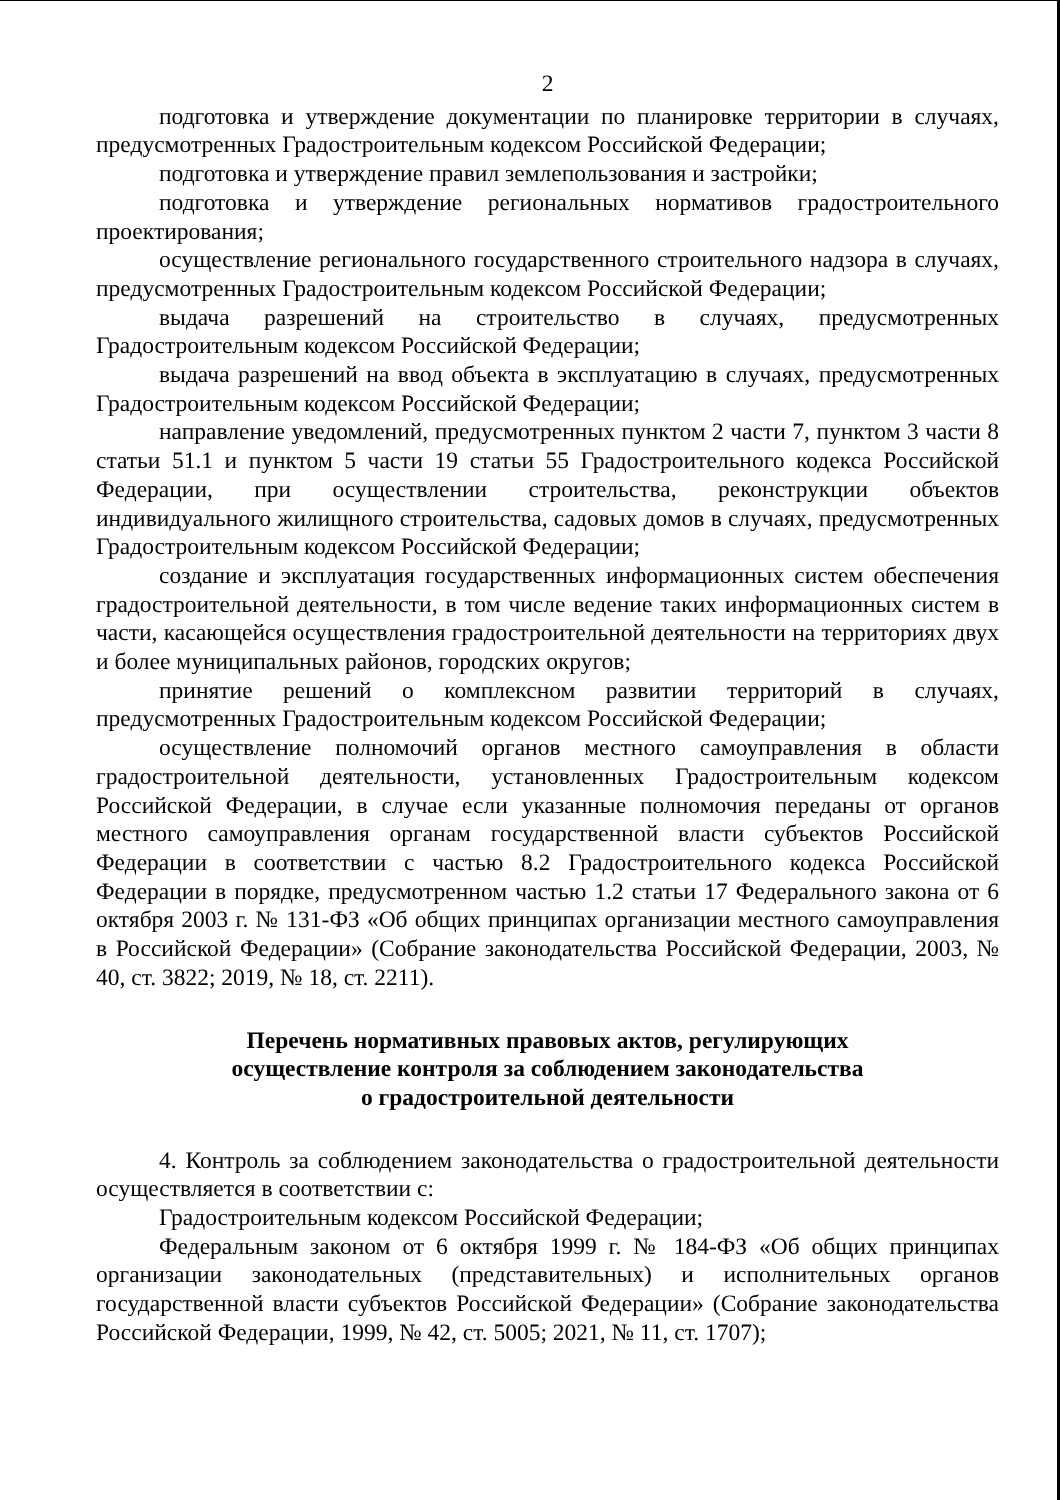2
подготовка и утверждение документации по планировке территории в случаях, предусмотренных Градостроительным кодексом Российской Федерации;
подготовка и утверждение правил землепользования и застройки;
подготовка и утверждение региональных нормативов градостроительного проектирования;
осуществление регионального государственного строительного надзора в случаях, предусмотренных Градостроительным кодексом Российской Федерации;
выдача разрешений на строительство в случаях, предусмотренных Градостроительным кодексом Российской Федерации;
выдача разрешений на ввод объекта в эксплуатацию в случаях, предусмотренных Градостроительным кодексом Российской Федерации;
направление уведомлений, предусмотренных пунктом 2 части 7, пунктом 3 части 8 статьи 51.1 и пунктом 5 части 19 статьи 55 Градостроительного кодекса Российской Федерации, при осуществлении строительства, реконструкции объектов индивидуального жилищного строительства, садовых домов в случаях, предусмотренных Градостроительным кодексом Российской Федерации;
создание и эксплуатация государственных информационных систем обеспечения градостроительной деятельности, в том числе ведение таких информационных систем в части, касающейся осуществления градостроительной деятельности на территориях двух и более муниципальных районов, городских округов;
принятие решений о комплексном развитии территорий в случаях, предусмотренных Градостроительным кодексом Российской Федерации;
осуществление полномочий органов местного самоуправления в области градостроительной деятельности, установленных Градостроительным кодексом Российской Федерации, в случае если указанные полномочия переданы от органов местного самоуправления органам государственной власти субъектов Российской Федерации в соответствии с частью 8.2 Градостроительного кодекса Российской Федерации в порядке, предусмотренном частью 1.2 статьи 17 Федерального закона от 6 октября 2003 г. № 131-ФЗ «Об общих принципах организации местного самоуправления в Российской Федерации» (Собрание законодательства Российской Федерации, 2003, № 40, ст. 3822; 2019, № 18, ст. 2211).
Перечень нормативных правовых актов, регулирующих
осуществление контроля за соблюдением законодательства
о градостроительной деятельности
4. Контроль за соблюдением законодательства о градостроительной деятельности осуществляется в соответствии с:
Градостроительным кодексом Российской Федерации;
Федеральным законом от 6 октября 1999 г. № 184-ФЗ «Об общих принципах организации законодательных (представительных) и исполнительных органов государственной власти субъектов Российской Федерации» (Собрание законодательства Российской Федерации, 1999, № 42, ст. 5005; 2021, № 11, ст. 1707);